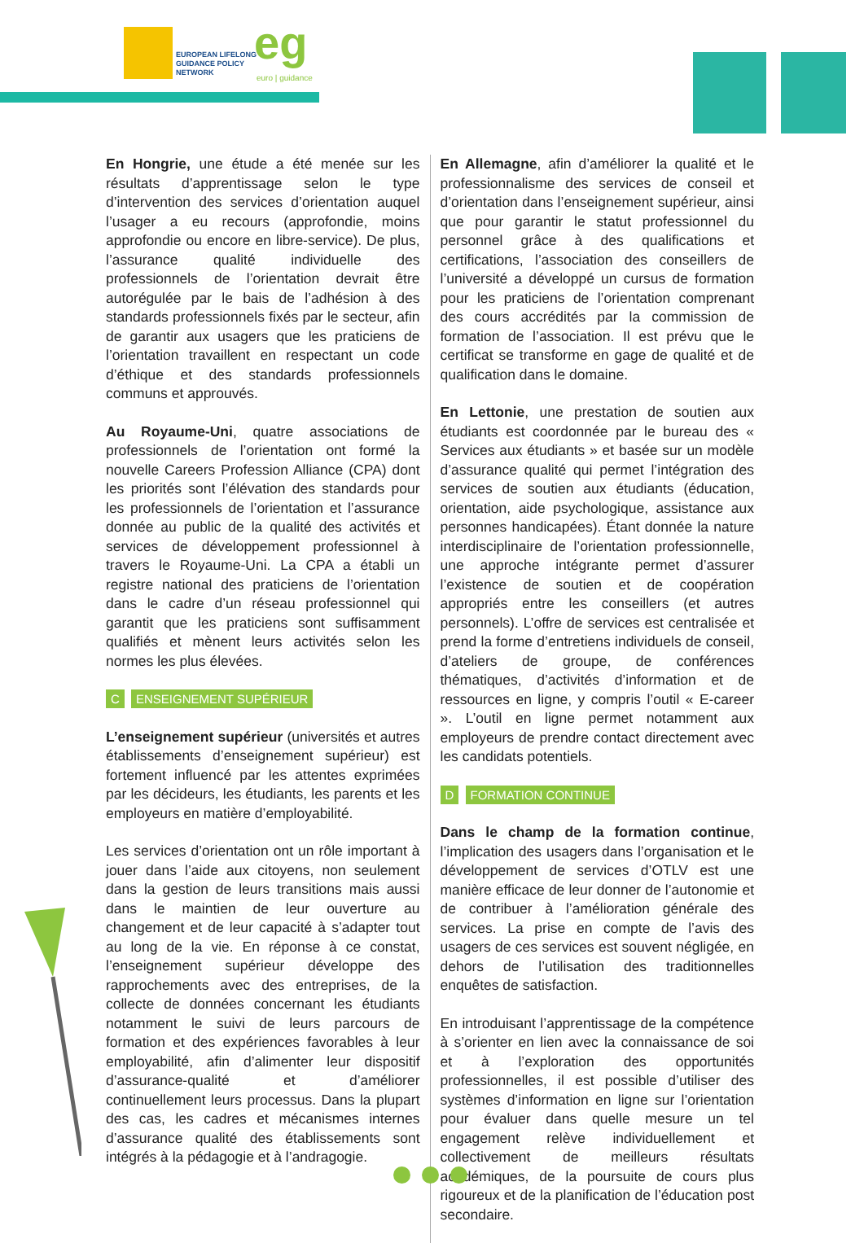EUROPEAN LIFELONG
GUIDANCE POLICY
NETWORK
eg
euro | guidance
En Hongrie, une étude a été menée sur les résultats d’apprentissage selon le type d’intervention des services d’orientation auquel l’usager a eu recours (approfondie, moins approfondie ou encore en libre-service). De plus, l’assurance qualité individuelle des professionnels de l’orientation devrait être autorégulée par le bais de l’adhésion à des standards professionnels fixés par le secteur, afin de garantir aux usagers que les praticiens de l’orientation travaillent en respectant un code d’éthique et des standards professionnels communs et approuvés.
Au Royaume-Uni, quatre associations de professionnels de l’orientation ont formé la nouvelle Careers Profession Alliance (CPA) dont les priorités sont l’élévation des standards pour les professionnels de l’orientation et l’assurance donnée au public de la qualité des activités et services de développement professionnel à travers le Royaume-Uni. La CPA a établi un registre national des praticiens de l’orientation dans le cadre d’un réseau professionnel qui garantit que les praticiens sont suffisamment qualifiés et mènent leurs activités selon les normes les plus élevées.
C ENSEIGNEMENT SUPÉRIEUR
L’enseignement supérieur (universités et autres établissements d’enseignement supérieur) est fortement influencé par les attentes exprimées par les décideurs, les étudiants, les parents et les employeurs en matière d’employabilité.
Les services d’orientation ont un rôle important à jouer dans l’aide aux citoyens, non seulement dans la gestion de leurs transitions mais aussi dans le maintien de leur ouverture au changement et de leur capacité à s’adapter tout au long de la vie. En réponse à ce constat, l’enseignement supérieur développe des rapprochements avec des entreprises, de la collecte de données concernant les étudiants notamment le suivi de leurs parcours de formation et des expériences favorables à leur employabilité, afin d’alimenter leur dispositif d’assurance-qualité et d’améliorer continuellement leurs processus. Dans la plupart des cas, les cadres et mécanismes internes d’assurance qualité des établissements sont intégrés à la pédagogie et à l’andragogie.
En Allemagne, afin d’améliorer la qualité et le professionnalisme des services de conseil et d’orientation dans l’enseignement supérieur, ainsi que pour garantir le statut professionnel du personnel grâce à des qualifications et certifications, l’association des conseillers de l’université a développé un cursus de formation pour les praticiens de l’orientation comprenant des cours accrédités par la commission de formation de l’association. Il est prévu que le certificat se transforme en gage de qualité et de qualification dans le domaine.
En Lettonie, une prestation de soutien aux étudiants est coordonnée par le bureau des « Services aux étudiants » et basée sur un modèle d’assurance qualité qui permet l’intégration des services de soutien aux étudiants (éducation, orientation, aide psychologique, assistance aux personnes handicapées). Étant donnée la nature interdisciplinaire de l’orientation professionnelle, une approche intégrante permet d’assurer l’existence de soutien et de coopération appropriés entre les conseillers (et autres personnels). L’offre de services est centralisée et prend la forme d’entretiens individuels de conseil, d’ateliers de groupe, de conférences thématiques, d’activités d’information et de ressources en ligne, y compris l’outil « E-career ». L’outil en ligne permet notamment aux employeurs de prendre contact directement avec les candidats potentiels.
D FORMATION CONTINUE
Dans le champ de la formation continue, l’implication des usagers dans l’organisation et le développement de services d’OTLV est une manière efficace de leur donner de l’autonomie et de contribuer à l’amélioration générale des services. La prise en compte de l’avis des usagers de ces services est souvent négligée, en dehors de l’utilisation des traditionnelles enquêtes de satisfaction.
En introduisant l’apprentissage de la compétence à s’orienter en lien avec la connaissance de soi et à l’exploration des opportunités professionnelles, il est possible d’utiliser des systèmes d’information en ligne sur l’orientation pour évaluer dans quelle mesure un tel engagement relève individuellement et collectivement de meilleurs résultats académiques, de la poursuite de cours plus rigoureux et de la planification de l’éducation post secondaire.